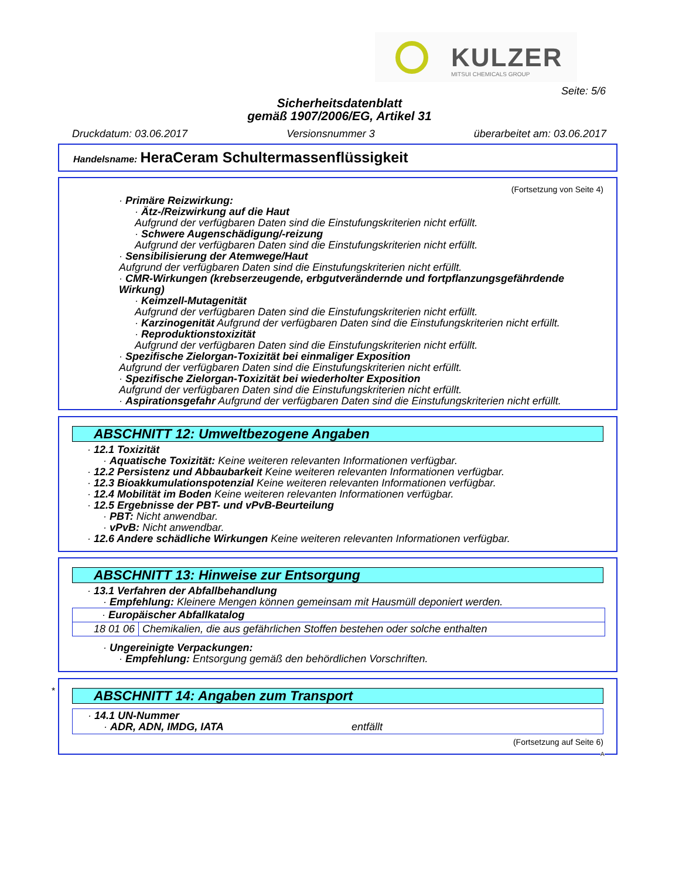KULZER
MITSUI CHEMICALS GROUP
Seite: 5/6
Sicherheitsdatenblatt
gemäß 1907/2006/EG, Artikel 31
Druckdatum: 03.06.2017 Versionsnummer 3 überarbeitet am: 03.06.2017
Handelsname: HeraCeram Schultermassenflüssigkeit
(Fortsetzung von Seite 4)
· Primäre Reizwirkung:
· Ätz-/Reizwirkung auf die Haut
Aufgrund der verfügbaren Daten sind die Einstufungskriterien nicht erfüllt.
· Schwere Augenschädigung/-reizung
Aufgrund der verfügbaren Daten sind die Einstufungskriterien nicht erfüllt.
· Sensibilisierung der Atemwege/Haut
Aufgrund der verfügbaren Daten sind die Einstufungskriterien nicht erfüllt.
· CMR-Wirkungen (krebserzeugende, erbgutverändernde und fortpflanzungsgefährdende Wirkung)
· Keimzell-Mutagenität
Aufgrund der verfügbaren Daten sind die Einstufungskriterien nicht erfüllt.
· Karzinogenität Aufgrund der verfügbaren Daten sind die Einstufungskriterien nicht erfüllt.
· Reproduktionstoxizität
Aufgrund der verfügbaren Daten sind die Einstufungskriterien nicht erfüllt.
· Spezifische Zielorgan-Toxizität bei einmaliger Exposition
Aufgrund der verfügbaren Daten sind die Einstufungskriterien nicht erfüllt.
· Spezifische Zielorgan-Toxizität bei wiederholter Exposition
Aufgrund der verfügbaren Daten sind die Einstufungskriterien nicht erfüllt.
· Aspirationsgefahr Aufgrund der verfügbaren Daten sind die Einstufungskriterien nicht erfüllt.
ABSCHNITT 12: Umweltbezogene Angaben
· 12.1 Toxizität
· Aquatische Toxizität: Keine weiteren relevanten Informationen verfügbar.
· 12.2 Persistenz und Abbaubarkeit Keine weiteren relevanten Informationen verfügbar.
· 12.3 Bioakkumulationspotenzial Keine weiteren relevanten Informationen verfügbar.
· 12.4 Mobilität im Boden Keine weiteren relevanten Informationen verfügbar.
· 12.5 Ergebnisse der PBT- und vPvB-Beurteilung
· PBT: Nicht anwendbar.
· vPvB: Nicht anwendbar.
· 12.6 Andere schädliche Wirkungen Keine weiteren relevanten Informationen verfügbar.
ABSCHNITT 13: Hinweise zur Entsorgung
· 13.1 Verfahren der Abfallbehandlung
· Empfehlung: Kleinere Mengen können gemeinsam mit Hausmüll deponiert werden.
| · Europäischer Abfallkatalog | |
| 18 01 06 | Chemikalien, die aus gefährlichen Stoffen bestehen oder solche enthalten |
· Ungereinigte Verpackungen:
· Empfehlung: Entsorgung gemäß den behördlichen Vorschriften.
*
ABSCHNITT 14: Angaben zum Transport
· 14.1 UN-Nummer
· ADR, ADN, IMDG, IATA entfällt
(Fortsetzung auf Seite 6)
A